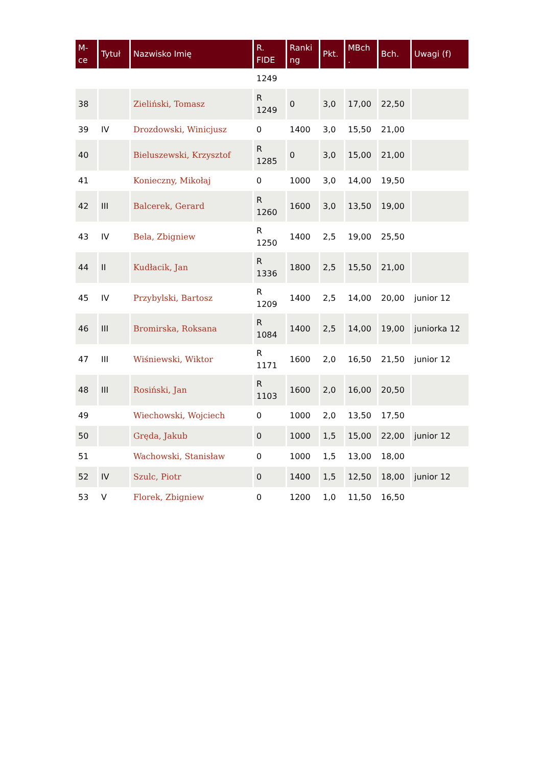| M- ce | Tytuł | Nazwisko Imię | R. FIDE | Ranki ng | Pkt. | MBch . | Bch. | Uwagi (f) |
| --- | --- | --- | --- | --- | --- | --- | --- | --- |
| | | | 1249 | | | | | |
| 38 | | Zieliński, Tomasz | R 1249 | 0 | 3,0 | 17,00 | 22,50 | |
| 39 | IV | Drozdowski, Winicjusz | 0 | 1400 | 3,0 | 15,50 | 21,00 | |
| 40 | | Bieluszewski, Krzysztof | R 1285 | 0 | 3,0 | 15,00 | 21,00 | |
| 41 | | Konieczny, Mikołaj | 0 | 1000 | 3,0 | 14,00 | 19,50 | |
| 42 | III | Balcerek, Gerard | R 1260 | 1600 | 3,0 | 13,50 | 19,00 | |
| 43 | IV | Bela, Zbigniew | R 1250 | 1400 | 2,5 | 19,00 | 25,50 | |
| 44 | II | Kudłacik, Jan | R 1336 | 1800 | 2,5 | 15,50 | 21,00 | |
| 45 | IV | Przybylski, Bartosz | R 1209 | 1400 | 2,5 | 14,00 | 20,00 | junior 12 |
| 46 | III | Bromirska, Roksana | R 1084 | 1400 | 2,5 | 14,00 | 19,00 | juniorka 12 |
| 47 | III | Wiśniewski, Wiktor | R 1171 | 1600 | 2,0 | 16,50 | 21,50 | junior 12 |
| 48 | III | Rosiński, Jan | R 1103 | 1600 | 2,0 | 16,00 | 20,50 | |
| 49 | | Wiechowski, Wojciech | 0 | 1000 | 2,0 | 13,50 | 17,50 | |
| 50 | | Gręda, Jakub | 0 | 1000 | 1,5 | 15,00 | 22,00 | junior 12 |
| 51 | | Wachowski, Stanisław | 0 | 1000 | 1,5 | 13,00 | 18,00 | |
| 52 | IV | Szulc, Piotr | 0 | 1400 | 1,5 | 12,50 | 18,00 | junior 12 |
| 53 | V | Florek, Zbigniew | 0 | 1200 | 1,0 | 11,50 | 16,50 | |